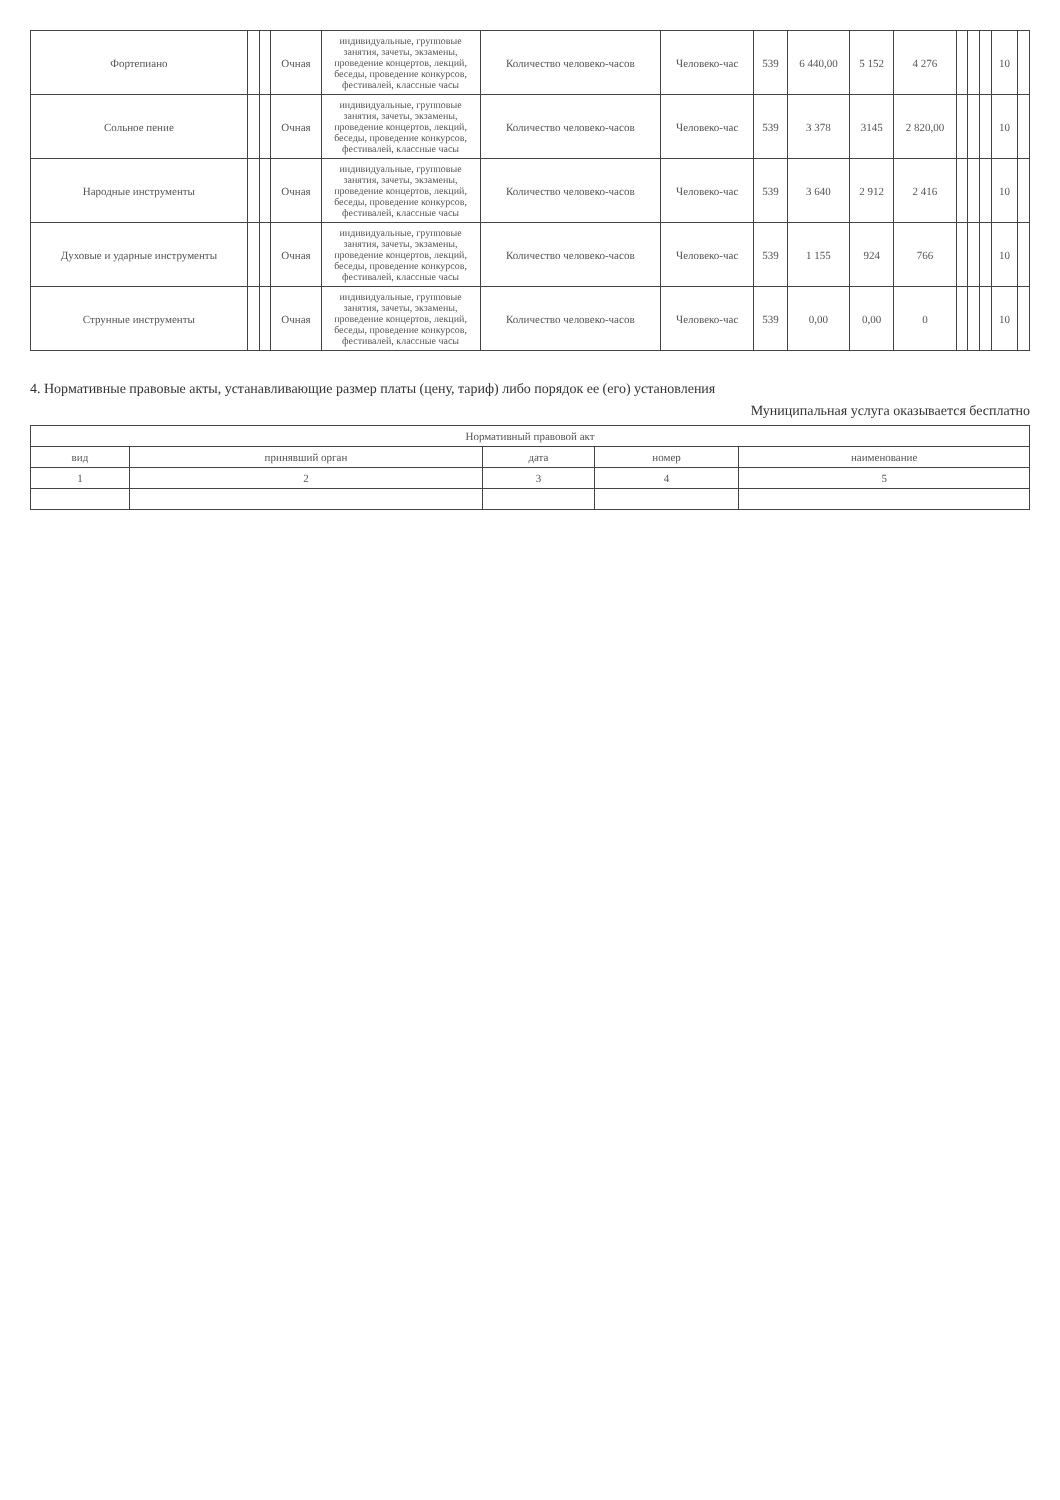| Фортепиано | | | Очная | индивидуальные, групповые занятия, зачеты, экзамены, проведение концертов, лекций, беседы, проведение конкурсов, фестивалей, классные часы | Количество человеко-часов | Человеко-час | 539 | 6 440,00 | 5 152 | 4 276 | | | | 10 | |
| Сольное пение | | | Очная | индивидуальные, групповые занятия, зачеты, экзамены, проведение концертов, лекций, беседы, проведение конкурсов, фестивалей, классные часы | Количество человеко-часов | Человеко-час | 539 | 3 378 | 3145 | 2 820,00 | | | | 10 | |
| Народные инструменты | | | Очная | индивидуальные, групповые занятия, зачеты, экзамены, проведение концертов, лекций, беседы, проведение конкурсов, фестивалей, классные часы | Количество человеко-часов | Человеко-час | 539 | 3 640 | 2 912 | 2 416 | | | | 10 | |
| Духовые и ударные инструменты | | | Очная | индивидуальные, групповые занятия, зачеты, экзамены, проведение концертов, лекций, беседы, проведение конкурсов, фестивалей, классные часы | Количество человеко-часов | Человеко-час | 539 | 1 155 | 924 | 766 | | | | 10 | |
| Струнные инструменты | | | Очная | индивидуальные, групповые занятия, зачеты, экзамены, проведение концертов, лекций, беседы, проведение конкурсов, фестивалей, классные часы | Количество человеко-часов | Человеко-час | 539 | 0,00 | 0,00 | 0 | | | | 10 | |
4. Нормативные правовые акты, устанавливающие размер платы (цену, тариф) либо порядок ее (его) установления
Муниципальная услуга оказывается бесплатно
| Нормативный правовой акт | | | | |
| --- | --- | --- | --- | --- |
| вид | принявший орган | дата | номер | наименование |
| 1 | 2 | 3 | 4 | 5 |